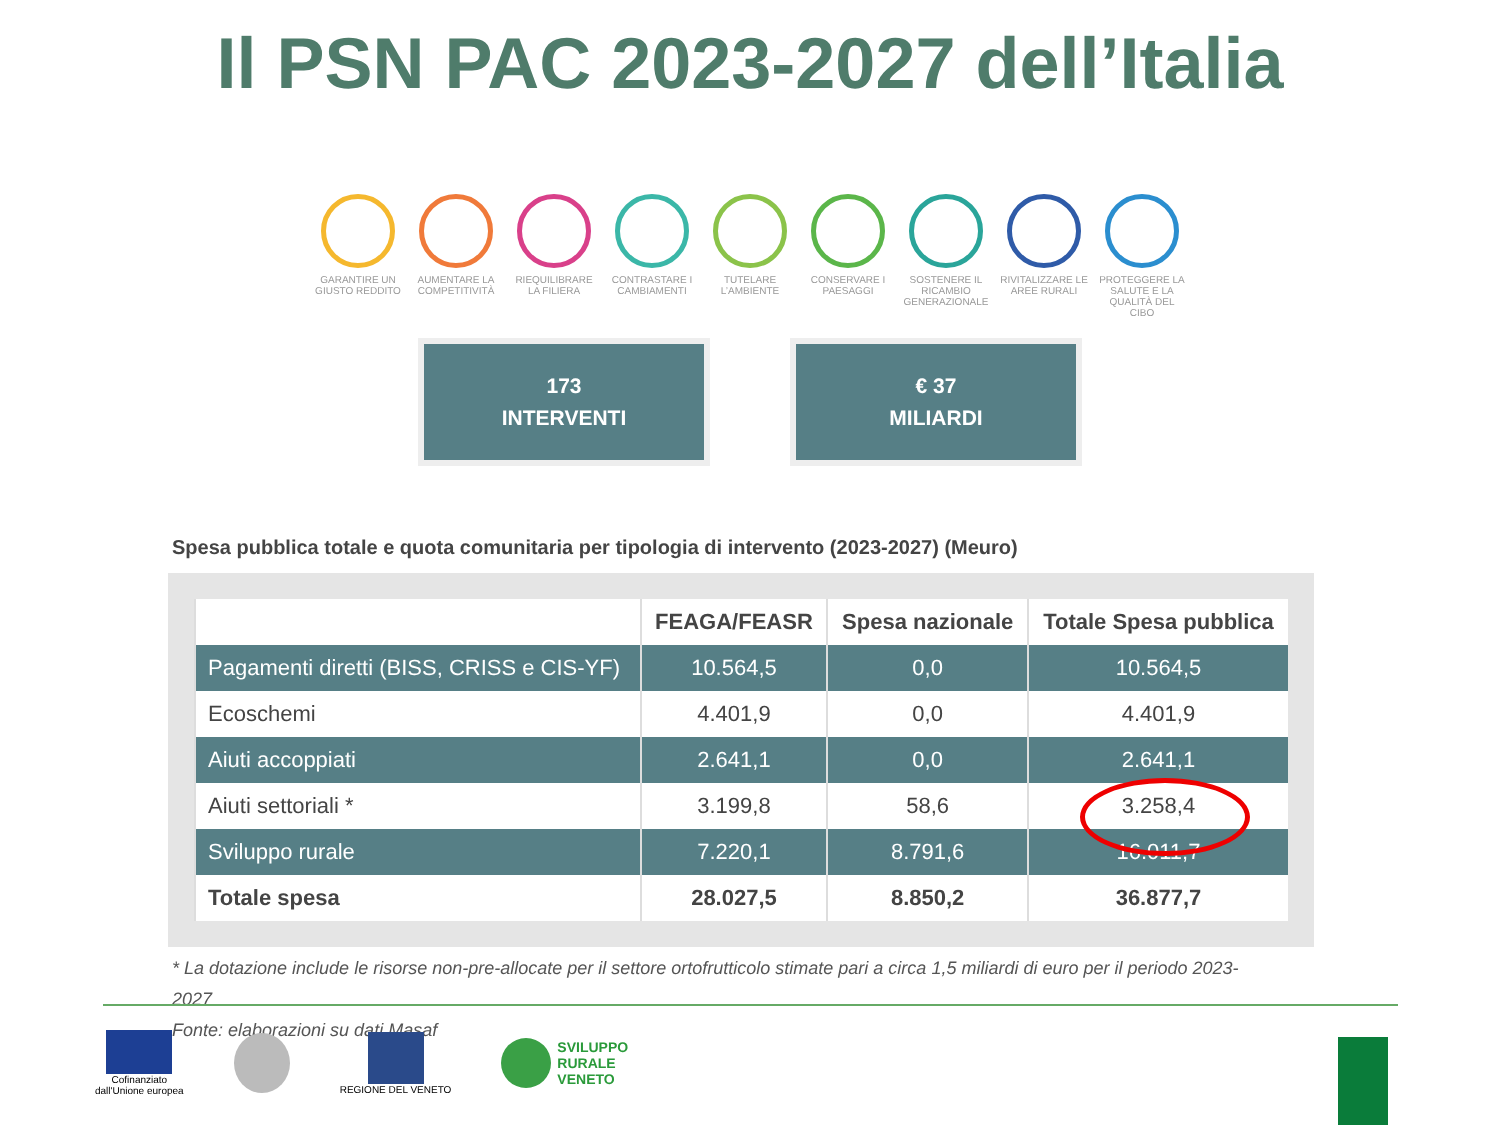Il PSN PAC 2023-2027 dell’Italia
GARANTIRE UN GIUSTO REDDITO
AUMENTARE LA COMPETITIVITÀ
RIEQUILIBRARE LA FILIERA
CONTRASTARE I CAMBIAMENTI
TUTELARE L’AMBIENTE
CONSERVARE I PAESAGGI
SOSTENERE IL RICAMBIO GENERAZIONALE
RIVITALIZZARE LE AREE RURALI
PROTEGGERE LA SALUTE E LA QUALITÀ DEL CIBO
173
INTERVENTI
€ 37
MILIARDI
Spesa pubblica totale e quota comunitaria per tipologia di intervento (2023-2027) (Meuro)
| | FEAGA/FEASR | Spesa nazionale | Totale Spesa pubblica |
| --- | --- | --- | --- |
| Pagamenti diretti (BISS, CRISS e CIS-YF) | 10.564,5 | 0,0 | 10.564,5 |
| Ecoschemi | 4.401,9 | 0,0 | 4.401,9 |
| Aiuti accoppiati | 2.641,1 | 0,0 | 2.641,1 |
| Aiuti settoriali * | 3.199,8 | 58,6 | 3.258,4 |
| Sviluppo rurale | 7.220,1 | 8.791,6 | 16.011,7 |
| Totale spesa | 28.027,5 | 8.850,2 | 36.877,7 |
* La dotazione include le risorse non-pre-allocate per il settore ortofrutticolo stimate pari a circa 1,5 miliardi di euro per il periodo 2023-2027
Fonte: elaborazioni su dati Masaf
Cofinanziato
dall'Unione europea
REGIONE DEL VENETO
SVILUPPO
RURALE
VENETO